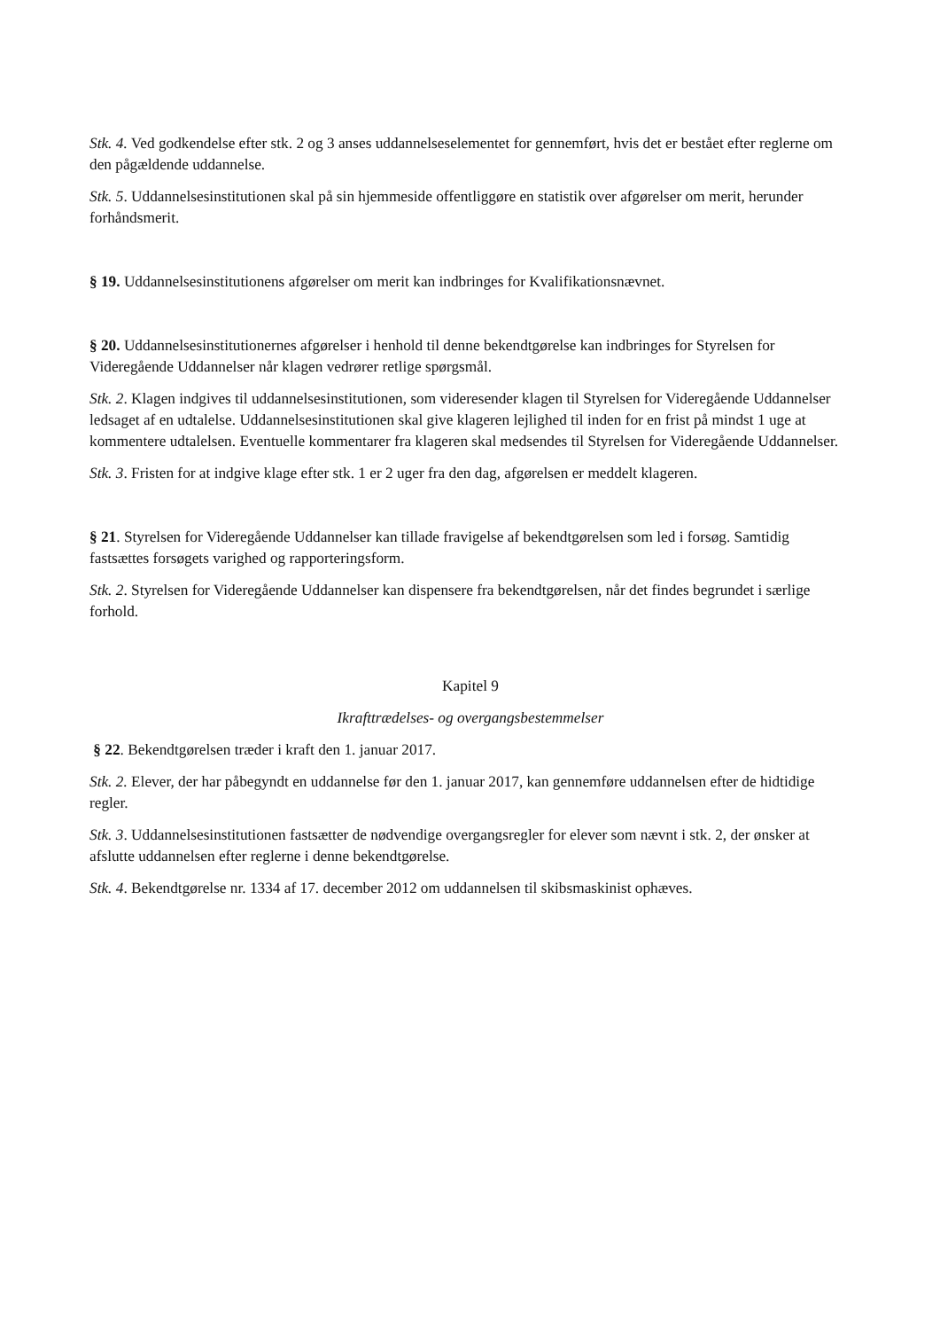Stk. 4. Ved godkendelse efter stk. 2 og 3 anses uddannelseselementet for gennemført, hvis det er bestået efter reglerne om den pågældende uddannelse.
Stk. 5. Uddannelsesinstitutionen skal på sin hjemmeside offentliggøre en statistik over afgørelser om merit, herunder forhåndsmerit.
§ 19. Uddannelsesinstitutionens afgørelser om merit kan indbringes for Kvalifikationsnævnet.
§ 20. Uddannelsesinstitutionernes afgørelser i henhold til denne bekendtgørelse kan indbringes for Styrelsen for Videregående Uddannelser når klagen vedrører retlige spørgsmål.
Stk. 2. Klagen indgives til uddannelsesinstitutionen, som videresender klagen til Styrelsen for Videregående Uddannelser ledsaget af en udtalelse. Uddannelsesinstitutionen skal give klageren lejlighed til inden for en frist på mindst 1 uge at kommentere udtalelsen. Eventuelle kommentarer fra klageren skal medsendes til Styrelsen for Videregående Uddannelser.
Stk. 3. Fristen for at indgive klage efter stk. 1 er 2 uger fra den dag, afgørelsen er meddelt klageren.
§ 21. Styrelsen for Videregående Uddannelser kan tillade fravigelse af bekendtgørelsen som led i forsøg. Samtidig fastsættes forsøgets varighed og rapporteringsform.
Stk. 2. Styrelsen for Videregående Uddannelser kan dispensere fra bekendtgørelsen, når det findes begrundet i særlige forhold.
Kapitel 9
Ikrafttrædelses- og overgangsbestemmelser
§ 22. Bekendtgørelsen træder i kraft den 1. januar 2017.
Stk. 2. Elever, der har påbegyndt en uddannelse før den 1. januar 2017, kan gennemføre uddannelsen efter de hidtidige regler.
Stk. 3. Uddannelsesinstitutionen fastsætter de nødvendige overgangsregler for elever som nævnt i stk. 2, der ønsker at afslutte uddannelsen efter reglerne i denne bekendtgørelse.
Stk. 4. Bekendtgørelse nr. 1334 af 17. december 2012 om uddannelsen til skibsmaskinist ophæves.